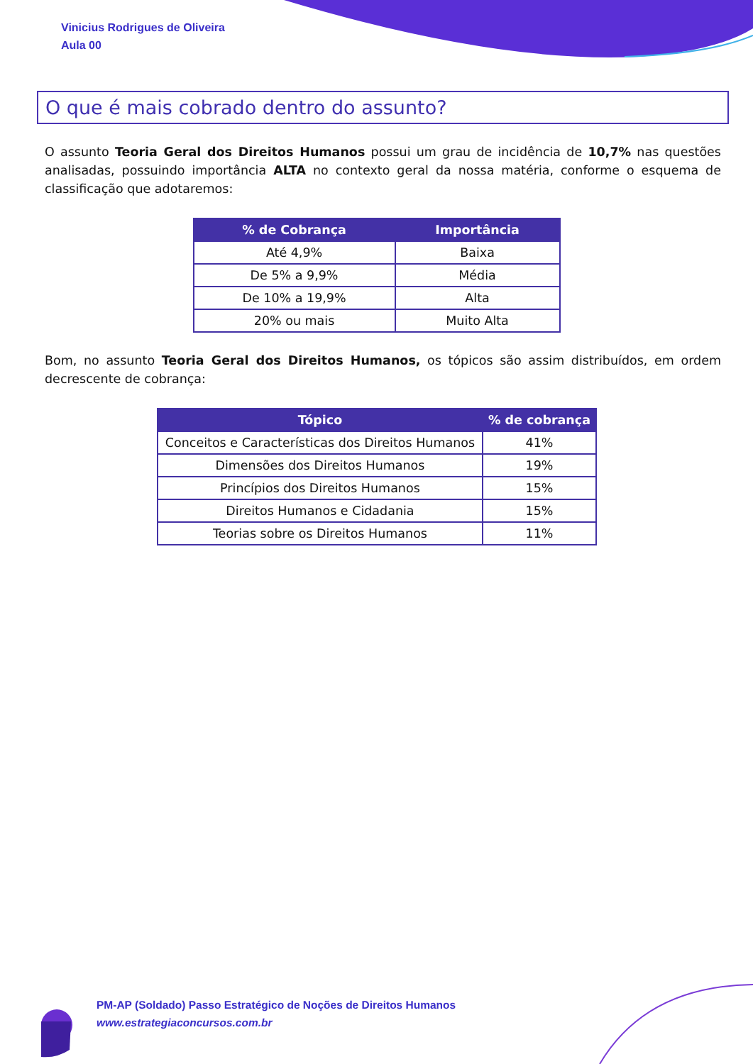Vinicius Rodrigues de Oliveira
Aula 00
O que é mais cobrado dentro do assunto?
O assunto Teoria Geral dos Direitos Humanos possui um grau de incidência de 10,7% nas questões analisadas, possuindo importância ALTA no contexto geral da nossa matéria, conforme o esquema de classificação que adotaremos:
| % de Cobrança | Importância |
| --- | --- |
| Até 4,9% | Baixa |
| De 5% a 9,9% | Média |
| De 10% a 19,9% | Alta |
| 20% ou mais | Muito Alta |
Bom, no assunto Teoria Geral dos Direitos Humanos, os tópicos são assim distribuídos, em ordem decrescente de cobrança:
| Tópico | % de cobrança |
| --- | --- |
| Conceitos e Características dos Direitos Humanos | 41% |
| Dimensões dos Direitos Humanos | 19% |
| Princípios dos Direitos Humanos | 15% |
| Direitos Humanos e Cidadania | 15% |
| Teorias sobre os Direitos Humanos | 11% |
PM-AP (Soldado) Passo Estratégico de Noções de Direitos Humanos
www.estrategiaconcursos.com.br